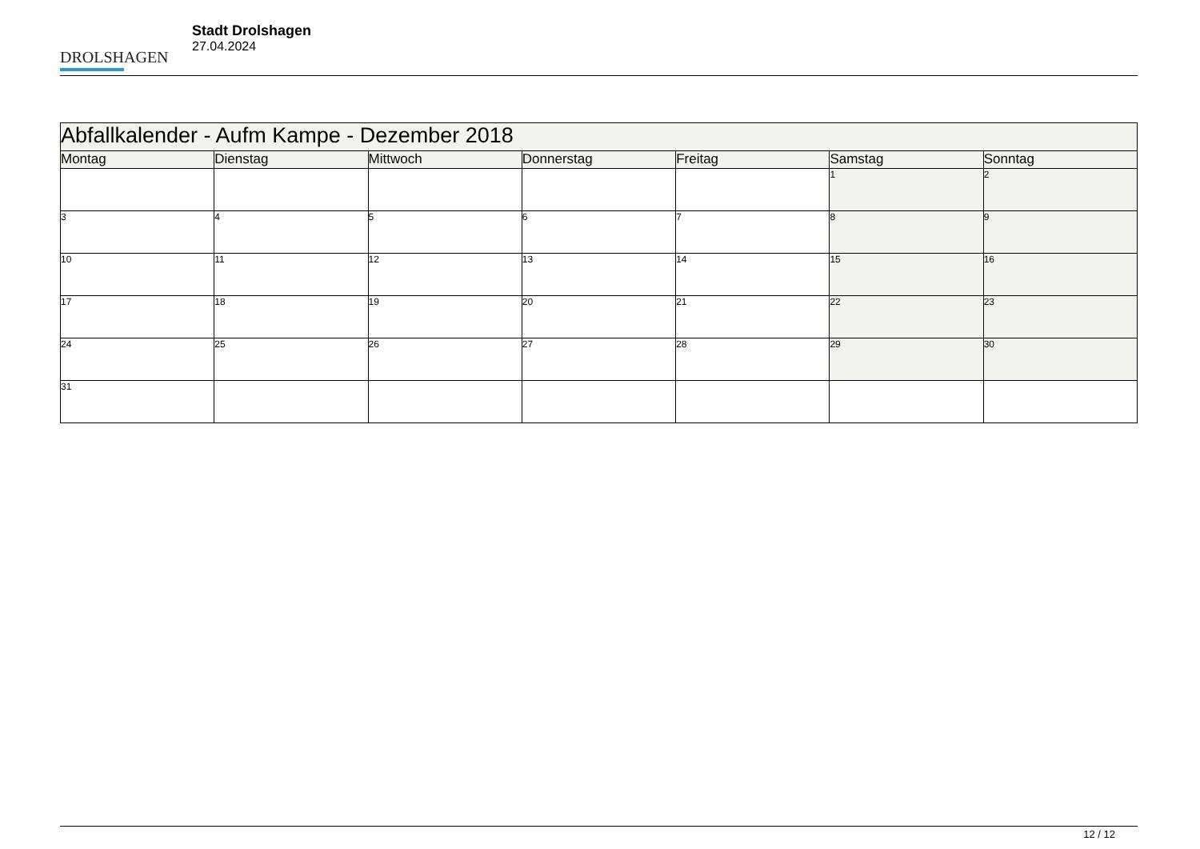DROLSHAGEN
Stadt Drolshagen
27.04.2024
| Abfallkalender - Aufm Kampe - Dezember 2018 | | | | | | |
| --- | --- | --- | --- | --- | --- | --- |
| Montag | Dienstag | Mittwoch | Donnerstag | Freitag | Samstag | Sonntag |
| | | | | | 1 | 2 |
| 3 | 4 | 5 | 6 | 7 | 8 | 9 |
| 10 | 11 | 12 | 13 | 14 | 15 | 16 |
| 17 | 18 | 19 | 20 | 21 | 22 | 23 |
| 24 | 25 | 26 | 27 | 28 | 29 | 30 |
| 31 | | | | | | |
12 / 12